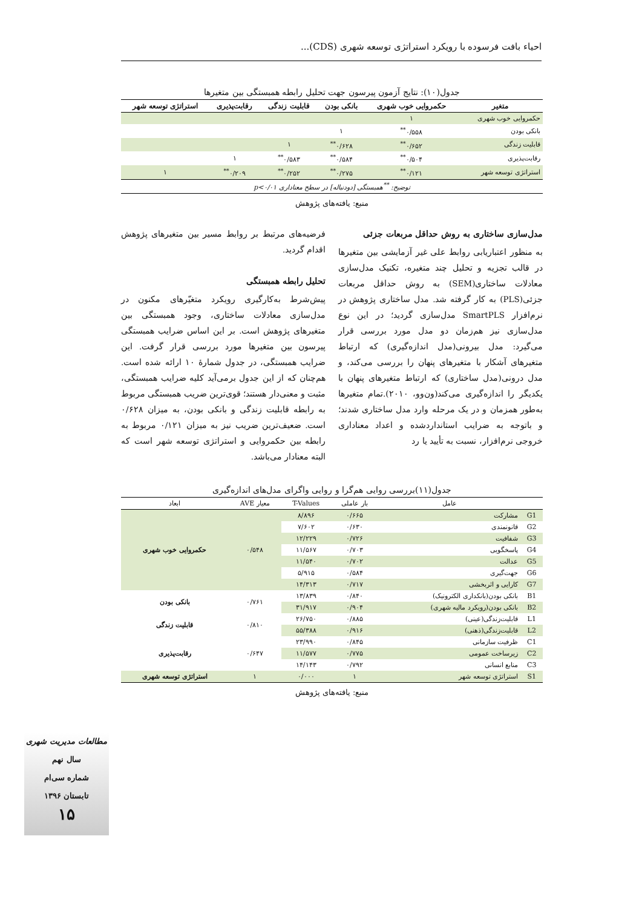احیاء بافت فرسوده با رویکرد استراتژی توسعه شهری (CDS)...
جدول(۱۰): نتایج آزمون پیرسون جهت تحلیل رابطه همبستگی بین متغیرها
| متغیر | حکمروایی خوب شهری | بانکی بودن | قابلیت زندگی | رقابت‌پذیری | استراتژی توسعه شهر |
| --- | --- | --- | --- | --- | --- |
| حکمروایی خوب شهری | ۱ | | | | |
| بانکی بودن | ۰/۵۵۸<sup>**</sup> | ۱ | | | |
| قابلیت زندگی | ۰/۶۵۲<sup>**</sup> | ۰/۶۲۸<sup>**</sup> | ۱ | | |
| رقابت‌پذیری | ۰/۵۰۴<sup>**</sup> | ۰/۵۸۴<sup>**</sup> | ۰/۵۸۳<sup>**</sup> | ۱ | |
| استراتژی توسعه شهر | ۰/۱۲۱<sup>**</sup> | ۰/۲۷۵<sup>**</sup> | ۰/۲۵۲<sup>**</sup> | ۰/۲۰۹<sup>**</sup> | ۱ |
| توضیح: <sup>**</sup>همبستگی [دودنباله] در سطح معناداری p<۰/۰۱ | | | | | |
منبع: یافته‌های پژوهش
مدل‌سازی ساختاری به روش حداقل مربعات جزئی
به منظور اعتباریابی روابط علی غیر آزمایشی بین متغیرها در قالب تجزیه و تحلیل چند متغیره، تکنیک مدل‌سازی معادلات ساختاری(SEM) به روش حداقل مربعات جزئی(PLS) به کار گرفته شد. مدل ساختاری پژوهش در نرم‌افزار SmartPLS مدل‌سازی گردید؛ در این نوع مدل‌سازی نیز هم‌زمان دو مدل مورد بررسی قرار می‌گیرد: مدل بیرونی(مدل اندازه‌گیری) که ارتباط متغیرهای آشکار با متغیرهای پنهان را بررسی می‌کند، و مدل درونی(مدل ساختاری) که ارتباط متغیرهای پنهان با یکدیگر را اندازه‌گیری می‌کند(ون‌وو، ۲۰۱۰).تمام متغیرها به‌طور همزمان و در یک مرحله وارد مدل ساختاری شدند؛ و باتوجه به ضرایب استانداردشده و اعداد معناداری خروجی نرم‌افزار، نسبت به تأیید یا رد
فرضیه‌های مرتبط بر روابط مسیر بین متغیرهای پژوهش اقدام گردید.
تحلیل رابطه همبستگی
پیش‌شرط به‌کارگیری رویکرد متغیّرهای مکنون در مدل‌سازی معادلات ساختاری، وجود همبستگی بین متغیرهای پژوهش است. بر این اساس ضرایب همبستگی پیرسون بین متغیرها مورد بررسی قرار گرفت. این ضرایب همبستگی، در جدول شمارهٔ ۱۰ ارائه شده است. هم‌چنان که از این جدول برمی‌آید کلیه ضرایب همبستگی، مثبت و معنی‌دار هستند؛ قوی‌ترین ضریب همبستگی مربوط به رابطه قابلیت زندگی و بانکی بودن، به میزان ۰/۶۲۸ است. ضعیف‌ترین ضریب نیز به میزان ۰/۱۲۱ مربوط به رابطه بین حکمروایی و استراتژی توسعه شهر است که البته معنادار می‌باشد.
جدول(۱۱)بررسی روایی هم‌گرا و روایی واگرای مدل‌های اندازه‌گیری
| | عامل | بار عاملی | T-Values | معیار AVE | ابعاد |
| G1 | مشارکت | ۰/۶۶۵ | ۸/۸۹۶ | ۰/۵۴۸ | حکمروایی خوب شهری |
| G2 | قانونمندی | ۰/۶۳۰ | ۷/۶۰۲ | | |
| G3 | شفافیت | ۰/۷۲۶ | ۱۲/۲۲۹ | | |
| G4 | پاسخگویی | ۰/۷۰۳ | ۱۱/۵۶۷ | | |
| G5 | عدالت | ۰/۷۰۲ | ۱۱/۵۴۰ | | |
| G6 | جهت‌گیری | ۰/۵۸۴ | ۵/۹۱۵ | | |
| G7 | کارایی و اثربخشی | ۰/۷۱۷ | ۱۴/۳۱۳ | | |
| B1 | بانکی بودن(بانکداری الکترونیک) | ۰/۸۴۰ | ۱۳/۸۳۹ | ۰/۷۶۱ | بانکی بودن |
| B2 | بانکی بودن(رویکرد مالیه شهری) | ۰/۹۰۴ | ۳۱/۹۱۷ | | |
| L1 | قابلیت‌زندگی(عینی) | ۰/۸۸۵ | ۲۶/۷۵۰ | ۰/۸۱۰ | قابلیت زندگی |
| L2 | قابلیت‌زندگی(ذهنی) | ۰/۹۱۶ | ۵۵/۳۸۸ | | |
| C1 | ظرفیت سازمانی | ۰/۸۴۵ | ۲۳/۹۹۰ | ۰/۶۴۷ | رقابت‌پذیری |
| C2 | زیرساخت عمومی | ۰/۷۷۵ | ۱۱/۵۷۷ | | |
| C3 | منابع انسانی | ۰/۷۹۲ | ۱۴/۱۴۳ | | |
| S1 | استراتژی توسعه شهر | ۱ | ۰/۰۰۰ | ۱ | استراتژی توسعه شهری |
منبع: یافته‌های پژوهش
مطالعات مدیریت شهری
سال نهم
شماره سی‌ام
تابستان ۱۳۹۶
۱۵